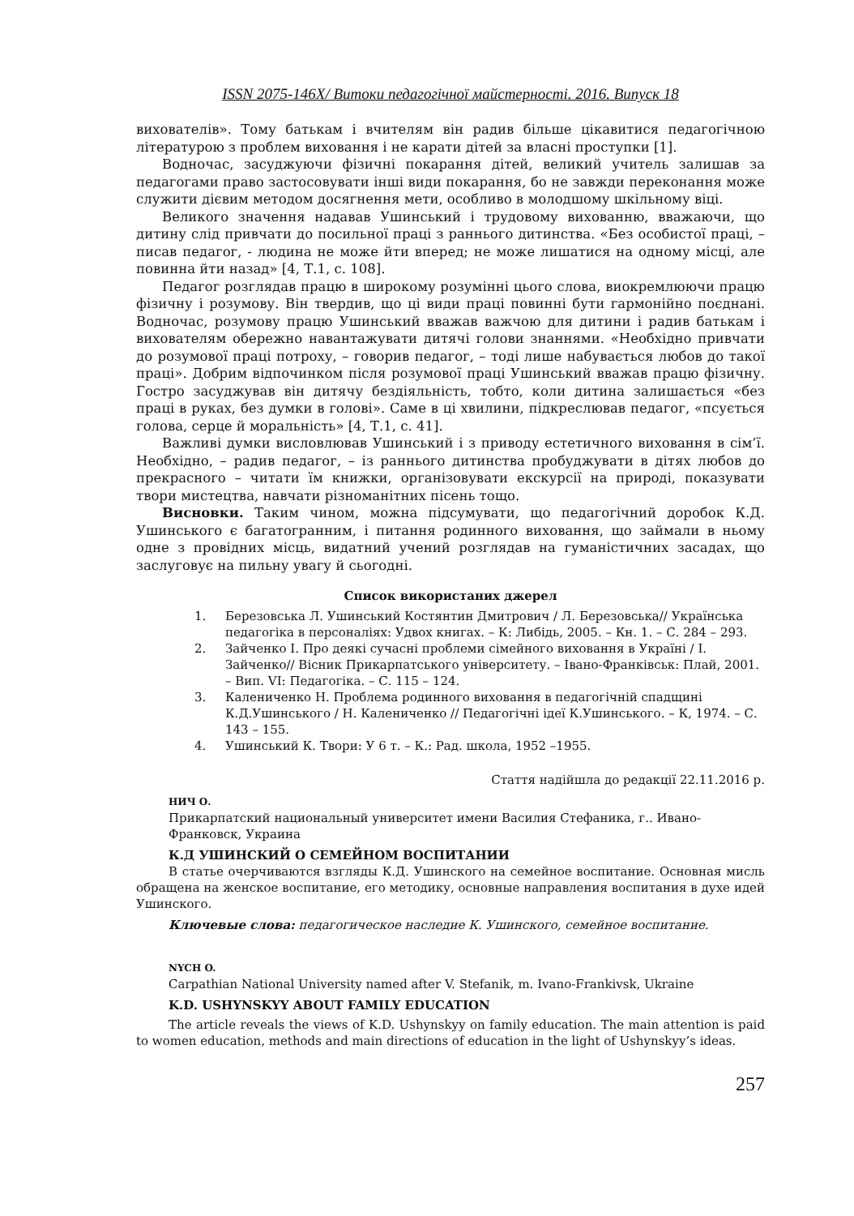ISSN 2075-146X/ Витоки педагогічної майстерності. 2016. Випуск 18
вихователів». Тому батькам і вчителям він радив більше цікавитися педагогічною літературою з проблем виховання і не карати дітей за власні проступки [1].
Водночас, засуджуючи фізичні покарання дітей, великий учитель залишав за педагогами право застосовувати інші види покарання, бо не завжди переконання може служити дієвим методом досягнення мети, особливо в молодшому шкільному віці.
Великого значення надавав Ушинський і трудовому вихованню, вважаючи, що дитину слід привчати до посильної праці з раннього дитинства. «Без особистої праці, – писав педагог, - людина не може йти вперед; не може лишатися на одному місці, але повинна йти назад» [4, Т.1, с. 108].
Педагог розглядав працю в широкому розумінні цього слова, виокремлюючи працю фізичну і розумову. Він твердив, що ці види праці повинні бути гармонійно поєднані. Водночас, розумову працю Ушинський вважав важчою для дитини і радив батькам і вихователям обережно навантажувати дитячі голови знаннями. «Необхідно привчати до розумової праці потроху, – говорив педагог, – тоді лише набувається любов до такої праці». Добрим відпочинком після розумової праці Ушинський вважав працю фізичну. Гостро засуджував він дитячу бездіяльність, тобто, коли дитина залишається «без праці в руках, без думки в голові». Саме в ці хвилини, підкреслював педагог, «псується голова, серце й моральність» [4, Т.1, с. 41].
Важливі думки висловлював Ушинський і з приводу естетичного виховання в сім’ї. Необхідно, – радив педагог, – із раннього дитинства пробуджувати в дітях любов до прекрасного – читати їм книжки, організовувати екскурсії на природі, показувати твори мистецтва, навчати різноманітних пісень тощо.
Висновки. Таким чином, можна підсумувати, що педагогічний доробок К.Д. Ушинського є багатогранним, і питання родинного виховання, що займали в ньому одне з провідних місць, видатний учений розглядав на гуманістичних засадах, що заслуговує на пильну увагу й сьогодні.
Список використаних джерел
1. Березовська Л. Ушинський Костянтин Дмитрович / Л. Березовська// Українська педагогіка в персоналіях: Удвох книгах. – К: Либідь, 2005. – Кн. 1. – С. 284 – 293.
2. Зайченко І. Про деякі сучасні проблеми сімейного виховання в Україні / І. Зайченко// Вісник Прикарпатського університету. – Івано-Франківськ: Плай, 2001. – Вип. VI: Педагогіка. – С. 115 – 124.
3. Калениченко Н. Проблема родинного виховання в педагогічній спадщині К.Д.Ушинського / Н. Калениченко // Педагогічні ідеї К.Ушинського. – К, 1974. – С. 143 – 155.
4. Ушинський К. Твори: У 6 т. – К.: Рад. школа, 1952 –1955.
Стаття надійшла до редакції 22.11.2016 р.
НИЧ О.
Прикарпатский национальный университет имени Василия Стефаника, г.. Ивано-Франковск, Украина
К.Д УШИНСКИЙ О СЕМЕЙНОМ ВОСПИТАНИИ
В статье очерчиваются взгляды К.Д. Ушинского на семейное воспитание. Основная мисль обращена на женское воспитание, его методику, основные направления воспитания в духе идей Ушинского.
Ключевые слова: педагогическое наследие К. Ушинского, семейное воспитание.
NYCH O.
Carpathian National University named after V. Stefanik, m. Ivano-Frankivsk, Ukraine
K.D. USHYNSKYY ABOUT FAMILY EDUCATION
The article reveals the views of K.D. Ushynskyy on family education. The main attention is paid to women education, methods and main directions of education in the light of Ushynskyy’s ideas.
257